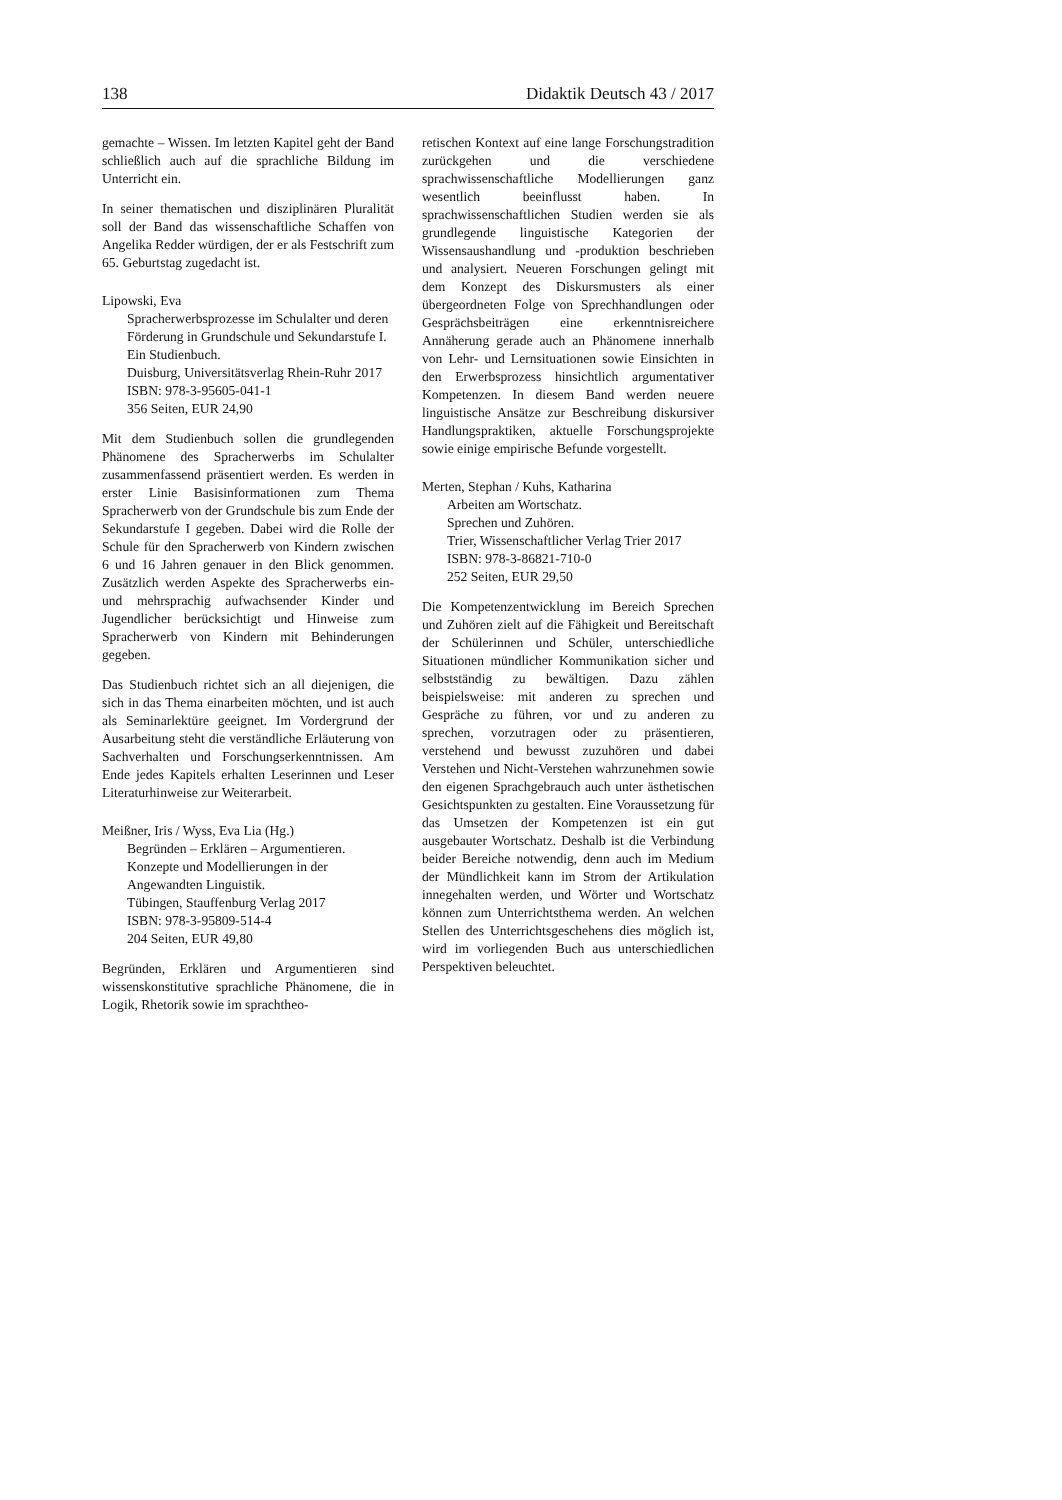138 Didaktik Deutsch 43 / 2017
gemachte – Wissen. Im letzten Kapitel geht der Band schließlich auch auf die sprachliche Bildung im Unterricht ein.
In seiner thematischen und disziplinären Pluralität soll der Band das wissenschaftliche Schaffen von Angelika Redder würdigen, der er als Festschrift zum 65. Geburtstag zugedacht ist.
Lipowski, Eva
Spracherwerbsprozesse im Schulalter und deren Förderung in Grundschule und Sekundarstufe I.
Ein Studienbuch.
Duisburg, Universitätsverlag Rhein-Ruhr 2017
ISBN: 978-3-95605-041-1
356 Seiten, EUR 24,90
Mit dem Studienbuch sollen die grundlegenden Phänomene des Spracherwerbs im Schulalter zusammenfassend präsentiert werden. Es werden in erster Linie Basisinformationen zum Thema Spracherwerb von der Grundschule bis zum Ende der Sekundarstufe I gegeben. Dabei wird die Rolle der Schule für den Spracherwerb von Kindern zwischen 6 und 16 Jahren genauer in den Blick genommen. Zusätzlich werden Aspekte des Spracherwerbs ein- und mehrsprachig aufwachsender Kinder und Jugendlicher berücksichtigt und Hinweise zum Spracherwerb von Kindern mit Behinderungen gegeben.
Das Studienbuch richtet sich an all diejenigen, die sich in das Thema einarbeiten möchten, und ist auch als Seminarlektüre geeignet. Im Vordergrund der Ausarbeitung steht die verständliche Erläuterung von Sachverhalten und Forschungserkenntnissen. Am Ende jedes Kapitels erhalten Leserinnen und Leser Literaturhinweise zur Weiterarbeit.
Meißner, Iris / Wyss, Eva Lia (Hg.)
Begründen – Erklären – Argumentieren.
Konzepte und Modellierungen in der Angewandten Linguistik.
Tübingen, Stauffenburg Verlag 2017
ISBN: 978-3-95809-514-4
204 Seiten, EUR 49,80
Begründen, Erklären und Argumentieren sind wissenskonstitutive sprachliche Phänomene, die in Logik, Rhetorik sowie im sprachtheo-
retischen Kontext auf eine lange Forschungstradition zurückgehen und die verschiedene sprachwissenschaftliche Modellierungen ganz wesentlich beeinflusst haben. In sprachwissenschaftlichen Studien werden sie als grundlegende linguistische Kategorien der Wissensaushandlung und -produktion beschrieben und analysiert. Neueren Forschungen gelingt mit dem Konzept des Diskursmusters als einer übergeordneten Folge von Sprechhandlungen oder Gesprächsbeiträgen eine erkenntnisreichere Annäherung gerade auch an Phänomene innerhalb von Lehr- und Lernsituationen sowie Einsichten in den Erwerbsprozess hinsichtlich argumentativer Kompetenzen. In diesem Band werden neuere linguistische Ansätze zur Beschreibung diskursiver Handlungspraktiken, aktuelle Forschungsprojekte sowie einige empirische Befunde vorgestellt.
Merten, Stephan / Kuhs, Katharina
Arbeiten am Wortschatz.
Sprechen und Zuhören.
Trier, Wissenschaftlicher Verlag Trier 2017
ISBN: 978-3-86821-710-0
252 Seiten, EUR 29,50
Die Kompetenzentwicklung im Bereich Sprechen und Zuhören zielt auf die Fähigkeit und Bereitschaft der Schülerinnen und Schüler, unterschiedliche Situationen mündlicher Kommunikation sicher und selbstständig zu bewältigen. Dazu zählen beispielsweise: mit anderen zu sprechen und Gespräche zu führen, vor und zu anderen zu sprechen, vorzutragen oder zu präsentieren, verstehend und bewusst zuzuhören und dabei Verstehen und Nicht-Verstehen wahrzunehmen sowie den eigenen Sprachgebrauch auch unter ästhetischen Gesichtspunkten zu gestalten. Eine Voraussetzung für das Umsetzen der Kompetenzen ist ein gut ausgebauter Wortschatz. Deshalb ist die Verbindung beider Bereiche notwendig, denn auch im Medium der Mündlichkeit kann im Strom der Artikulation innegehalten werden, und Wörter und Wortschatz können zum Unterrichtsthema werden. An welchen Stellen des Unterrichtsgeschehens dies möglich ist, wird im vorliegenden Buch aus unterschiedlichen Perspektiven beleuchtet.